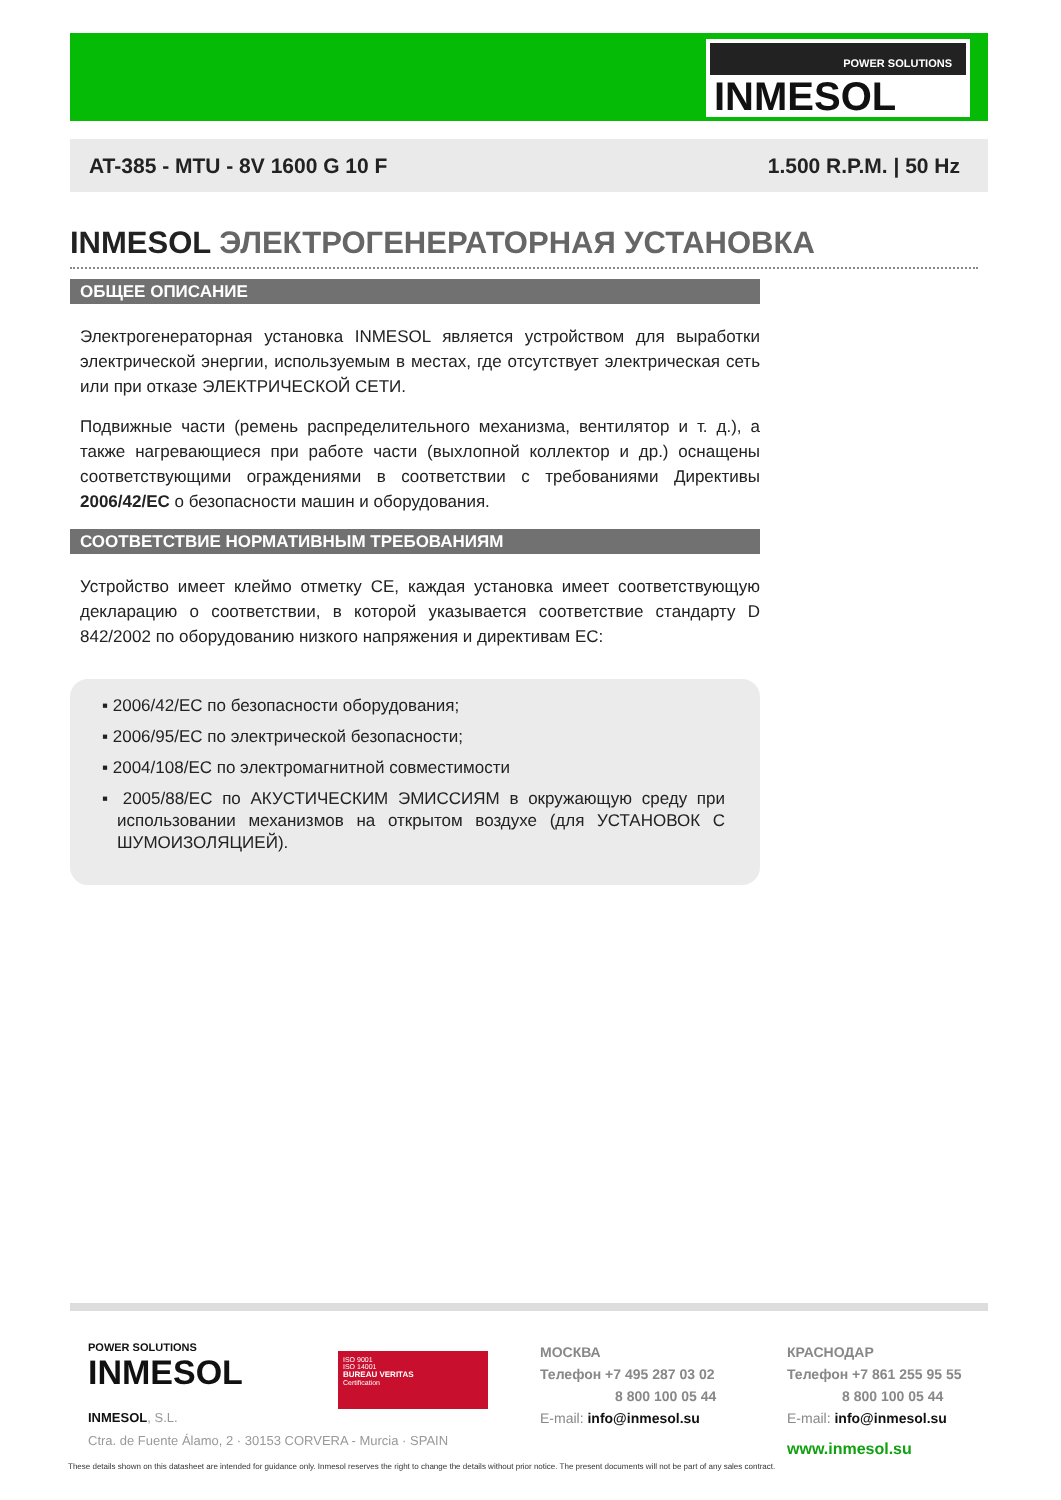POWER SOLUTIONS
INMESOL
AT-385 - MTU - 8V 1600 G 10 F 1.500 R.P.M. | 50 Hz
INMESOL ЭЛЕКТРОГЕНЕРАТОРНАЯ УСТАНОВКА
ОБЩЕЕ ОПИСАНИЕ
Электрогенераторная установка INMESOL является устройством для выработки электрической энергии, используемым в местах, где отсутствует электрическая сеть или при отказе ЭЛЕКТРИЧЕСКОЙ СЕТИ.
Подвижные части (ремень распределительного механизма, вентилятор и т. д.), а также нагревающиеся при работе части (выхлопной коллектор и др.) оснащены соответствующими ограждениями в соответствии с требованиями Директивы 2006/42/EC о безопасности машин и оборудования.
СООТВЕТСТВИЕ НОРМАТИВНЫМ ТРЕБОВАНИЯМ
Устройство имеет клеймо отметку CE, каждая установка имеет соответствующую декларацию о соответствии, в которой указывается соответствие стандарту D 842/2002 по оборудованию низкого напряжения и директивам ЕС:
▪ 2006/42/EC по безопасности оборудования;
▪ 2006/95/EC по электрической безопасности;
▪ 2004/108/EC по электромагнитной совместимости
▪ 2005/88/EC по АКУСТИЧЕСКИМ ЭМИССИЯМ в окружающую среду при использовании механизмов на открытом воздухе (для УСТАНОВОК С ШУМОИЗОЛЯЦИЕЙ).
POWER SOLUTIONS
INMESOL
INMESOL, S.L.
Ctra. de Fuente Álamo, 2 · 30153 CORVERA - Murcia · SPAIN
ISO 9001
ISO 14001
BUREAU VERITAS
Certification
МОСКВА
Телефон +7 495 287 03 02
8 800 100 05 44
E-mail: info@inmesol.su
КРАСНОДАР
Телефон +7 861 255 95 55
8 800 100 05 44
E-mail: info@inmesol.su
www.inmesol.su
These details shown on this datasheet are intended for guidance only. Inmesol reserves the right to change the details without prior notice. The present documents will not be part of any sales contract.